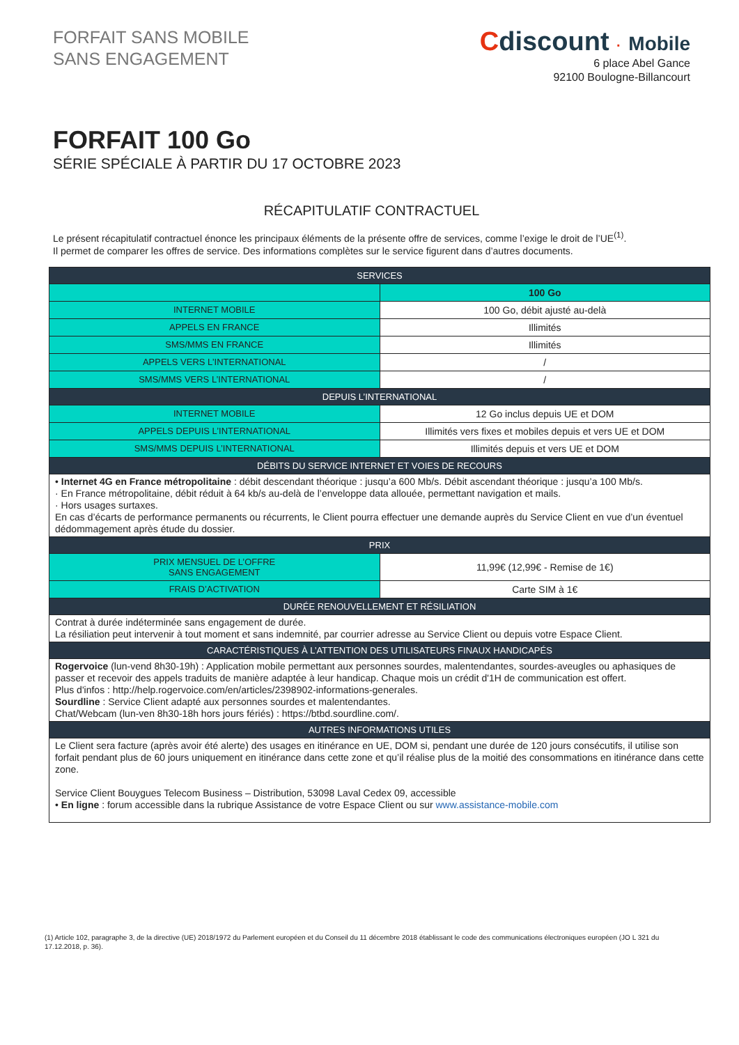FORFAIT SANS MOBILE
SANS ENGAGEMENT
Cdiscount · Mobile
6 place Abel Gance
92100 Boulogne-Billancourt
FORFAIT 100 Go
SÉRIE SPÉCIALE À PARTIR DU 17 OCTOBRE 2023
RÉCAPITULATIF CONTRACTUEL
Le présent récapitulatif contractuel énonce les principaux éléments de la présente offre de services, comme l’exige le droit de l’UE<sup>(1)</sup>.
Il permet de comparer les offres de service. Des informations complètes sur le service figurent dans d’autres documents.
| SERVICES | |
| --- | --- |
| | 100 Go |
| INTERNET MOBILE | 100 Go, débit ajusté au-delà |
| APPELS EN FRANCE | Illimités |
| SMS/MMS EN FRANCE | Illimités |
| APPELS VERS L’INTERNATIONAL | / |
| SMS/MMS VERS L’INTERNATIONAL | / |
| DEPUIS L’INTERNATIONAL | |
| INTERNET MOBILE | 12 Go inclus depuis UE et DOM |
| APPELS DEPUIS L’INTERNATIONAL | Illimités vers fixes et mobiles depuis et vers UE et DOM |
| SMS/MMS DEPUIS L’INTERNATIONAL | Illimités depuis et vers UE et DOM |
| DÉBITS DU SERVICE INTERNET ET VOIES DE RECOURS | |
| • Internet 4G en France métropolitaine : débit descendant théorique : jusqu’a 600 Mb/s. Débit ascendant théorique : jusqu’a 100 Mb/s. · En France métropolitaine, débit réduit à 64 kb/s au-delà de l’enveloppe data allouée, permettant navigation et mails. · Hors usages surtaxes. En cas d’écarts de performance permanents ou récurrents, le Client pourra effectuer une demande auprès du Service Client en vue d’un éventuel dédommagement après étude du dossier. | |
| PRIX | |
| PRIX MENSUEL DE L’OFFRE SANS ENGAGEMENT | 11,99€ (12,99€ - Remise de 1€) |
| FRAIS D’ACTIVATION | Carte SIM à 1€ |
| DURÉE RENOUVELLEMENT ET RÉSILIATION | |
| Contrat à durée indéterminée sans engagement de durée. La résiliation peut intervenir à tout moment et sans indemnité, par courrier adresse au Service Client ou depuis votre Espace Client. | |
| CARACTÉRISTIQUES À L’ATTENTION DES UTILISATEURS FINAUX HANDICAPÉS | |
| Rogervoice (lun-vend 8h30-19h) : Application mobile permettant aux personnes sourdes, malentendantes, sourdes-aveugles ou aphasiques de passer et recevoir des appels traduits de manière adaptée à leur handicap. Chaque mois un crédit d'1H de communication est offert. Plus d'infos : http://help.rogervoice.com/en/articles/2398902-informations-generales. Sourdline : Service Client adapté aux personnes sourdes et malentendantes. Chat/Webcam (lun-ven 8h30-18h hors jours fériés) : https://btbd.sourdline.com/. | |
| AUTRES INFORMATIONS UTILES | |
| Le Client sera facture (après avoir été alerte) des usages en itinérance en UE, DOM si, pendant une durée de 120 jours consécutifs, il utilise son forfait pendant plus de 60 jours uniquement en itinérance dans cette zone et qu’il réalise plus de la moitié des consommations en itinérance dans cette zone. Service Client Bouygues Telecom Business – Distribution, 53098 Laval Cedex 09, accessible • En ligne : forum accessible dans la rubrique Assistance de votre Espace Client ou sur www.assistance-mobile.com | |
(1) Article 102, paragraphe 3, de la directive (UE) 2018/1972 du Parlement européen et du Conseil du 11 décembre 2018 établissant le code des communications électroniques européen (JO L 321 du 17.12.2018, p. 36).